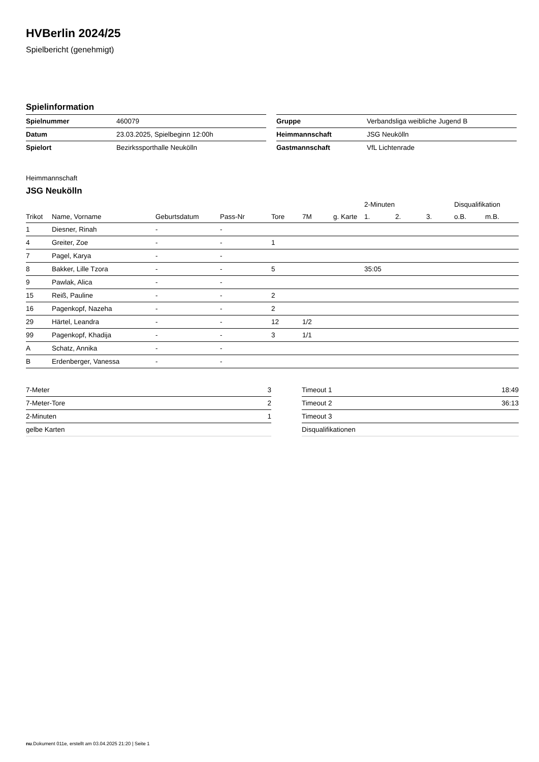HVBerlin 2024/25
Spielbericht (genehmigt)
Spielinformation
| Spielnummer | 460079 |
| Datum | 23.03.2025, Spielbeginn 12:00h |
| Spielort | Bezirkssporthalle Neukölln |
| Gruppe | Verbandsliga weibliche Jugend B |
| Heimmannschaft | JSG Neukölln |
| Gastmannschaft | VfL Lichtenrade |
Heimmannschaft
JSG Neukölln
| | | | | | | | 2-Minuten | | | Disqualifikation | |
| --- | --- | --- | --- | --- | --- | --- | --- | --- | --- | --- | --- |
| Trikot | Name, Vorname | Geburtsdatum | Pass-Nr | Tore | 7M | g. Karte | 1. | 2. | 3. | o.B. | m.B. |
| 1 | Diesner, Rinah | - | - | | | | | | | | |
| 4 | Greiter, Zoe | - | - | 1 | | | | | | | |
| 7 | Pagel, Karya | - | - | | | | | | | | |
| 8 | Bakker, Lille Tzora | - | - | 5 | | | 35:05 | | | | |
| 9 | Pawlak, Alica | - | - | | | | | | | | |
| 15 | Reiß, Pauline | - | - | 2 | | | | | | | |
| 16 | Pagenkopf, Nazeha | - | - | 2 | | | | | | | |
| 29 | Härtel, Leandra | - | - | 12 | 1/2 | | | | | | |
| 99 | Pagenkopf, Khadija | - | - | 3 | 1/1 | | | | | | |
| A | Schatz, Annika | - | - | | | | | | | | |
| B | Erdenberger, Vanessa | - | - | | | | | | | | |
| 7-Meter | 3 |
| 7-Meter-Tore | 2 |
| 2-Minuten | 1 |
| gelbe Karten | |
| Timeout 1 | 18:49 |
| Timeout 2 | 36:13 |
| Timeout 3 | |
| Disqualifikationen | |
nu.Dokument 011e, erstellt am 03.04.2025 21:20 | Seite 1